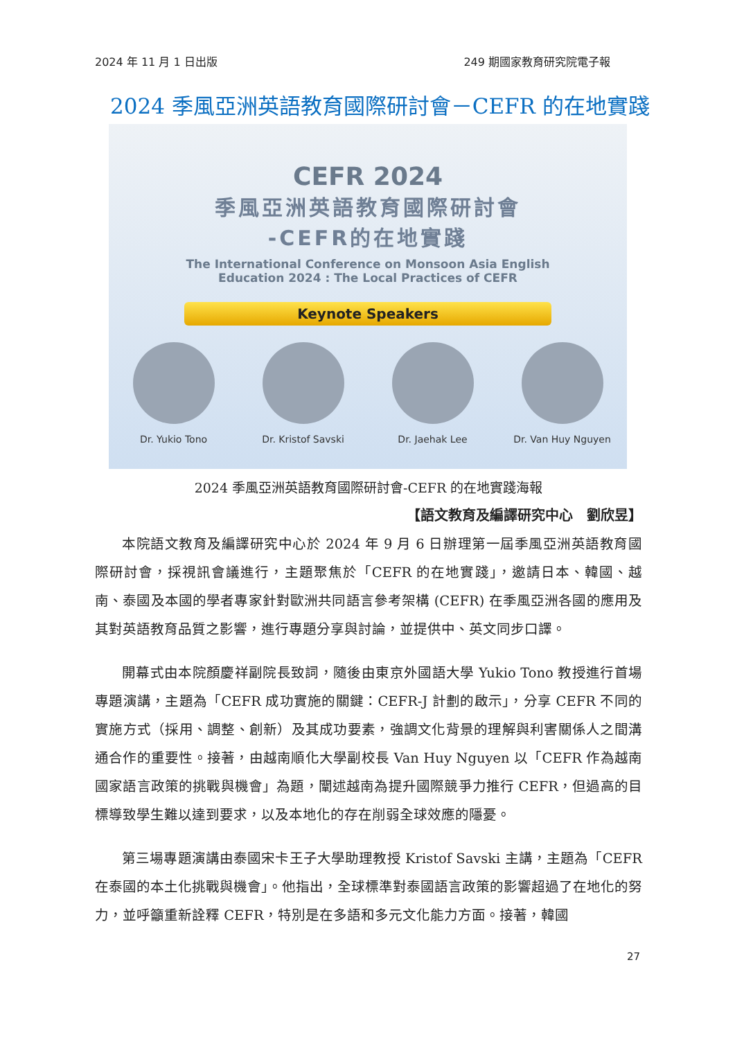2024 年 11 月 1 日出版 249 期國家教育研究院電子報
2024 季風亞洲英語教育國際研討會－CEFR 的在地實踐
CEFR 2024
季風亞洲英語教育國際研討會
-CEFR的在地實踐
The International Conference on Monsoon Asia English
Education 2024 : The Local Practices of CEFR
Keynote Speakers
Dr. Yukio Tono Dr. Kristof Savski
Dr. Jaehak Lee Dr. Van Huy Nguyen
2024 季風亞洲英語教育國際研討會-CEFR 的在地實踐海報
【語文教育及編譯研究中心　劉欣昱】
本院語文教育及編譯研究中心於 2024 年 9 月 6 日辦理第一屆季風亞洲英語教育國際研討會，採視訊會議進行，主題聚焦於「CEFR 的在地實踐」，邀請日本、韓國、越南、泰國及本國的學者專家針對歐洲共同語言參考架構 (CEFR) 在季風亞洲各國的應用及其對英語教育品質之影響，進行專題分享與討論，並提供中、英文同步口譯。
開幕式由本院顏慶祥副院長致詞，隨後由東京外國語大學 Yukio Tono 教授進行首場專題演講，主題為「CEFR 成功實施的關鍵：CEFR-J 計劃的啟示」，分享 CEFR 不同的實施方式（採用、調整、創新）及其成功要素，強調文化背景的理解與利害關係人之間溝通合作的重要性。接著，由越南順化大學副校長 Van Huy Nguyen 以「CEFR 作為越南國家語言政策的挑戰與機會」為題，闡述越南為提升國際競爭力推行 CEFR，但過高的目標導致學生難以達到要求，以及本地化的存在削弱全球效應的隱憂。
第三場專題演講由泰國宋卡王子大學助理教授 Kristof Savski 主講，主題為「CEFR 在泰國的本土化挑戰與機會」。他指出，全球標準對泰國語言政策的影響超過了在地化的努力，並呼籲重新詮釋 CEFR，特別是在多語和多元文化能力方面。接著，韓國
27